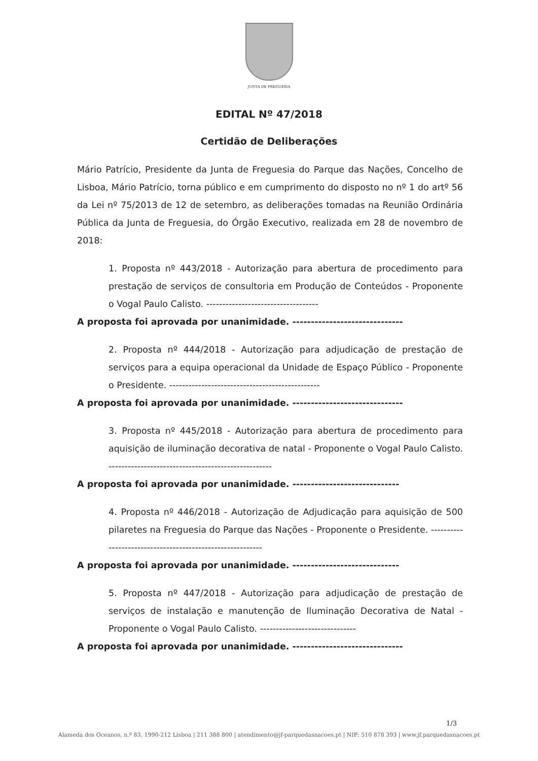JUNTA DE FREGUESIA
EDITAL Nº 47/2018
Certidão de Deliberações
Mário Patrício, Presidente da Junta de Freguesia do Parque das Nações, Concelho de Lisboa, Mário Patrício, torna público e em cumprimento do disposto no nº 1 do artº 56 da Lei nº 75/2013 de 12 de setembro, as deliberações tomadas na Reunião Ordinária Pública da Junta de Freguesia, do Órgão Executivo, realizada em 28 de novembro de 2018:
1. Proposta nº 443/2018 - Autorização para abertura de procedimento para prestação de serviços de consultoria em Produção de Conteúdos - Proponente o Vogal Paulo Calisto. -----------------------------------
A proposta foi aprovada por unanimidade. ------------------------------
2. Proposta nº 444/2018 - Autorização para adjudicação de prestação de serviços para a equipa operacional da Unidade de Espaço Público - Proponente o Presidente. -----------------------------------------------
A proposta foi aprovada por unanimidade. ------------------------------
3. Proposta nº 445/2018 - Autorização para abertura de procedimento para aquisição de iluminação decorativa de natal - Proponente o Vogal Paulo Calisto. ---------------------------------------------------
A proposta foi aprovada por unanimidade. -----------------------------
4. Proposta nº 446/2018 - Autorização de Adjudicação para aquisição de 500 pilaretes na Freguesia do Parque das Nações - Proponente o Presidente. ----------------------------------------------------------
A proposta foi aprovada por unanimidade. -----------------------------
5. Proposta nº 447/2018 - Autorização para adjudicação de prestação de serviços de instalação e manutenção de Iluminação Decorativa de Natal - Proponente o Vogal Paulo Calisto. ------------------------------
A proposta foi aprovada por unanimidade. ------------------------------
1/3
Alameda dos Oceanos, n.º 83, 1990-212 Lisboa | 211 388 800 | atendimento@jf-parquedasnacoes.pt | NIF: 510 878 393 | www.jf.parquedasnacoes.pt